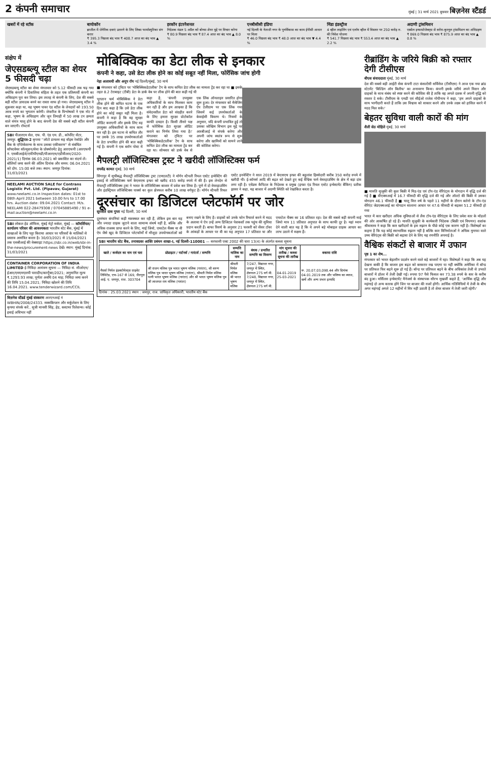2 कंपनी समाचार
मुंबई | 31 मार्च 2021 बुधवार बिज़नेस स्टैंडर्ड
खबरों में रहे स्टॉक बायोकॉन
ब्राजील में जेनेरिक दवाएं उतारने के लिए लिब्स फार्मास्युटिका संग करार
₹ 395.3 पिछला बंद भाव ₹ 408.7 आज का बंद भाव ▲ 3.4 %
इरकॉन इंटरनैशनल
निदेशक मंडल 5 अप्रैल को बोनस शेयर मुद्दे पर विचार करेगा
₹ 80.9 पिछला बंद भाव ₹ 87.4 आज का बंद भाव ▲ 8.0 %
एनबीसीसी इंडिया
नई दिल्ली के नेताजी नगर के पुनर्विकास का काम ईपीसी आधार पर मिला
₹ 46.0 पिछला बंद भाव ₹ 48.0 आज का बंद भाव ▼ 4.4 %
मिंडा इंडस्ट्रीज
4 व्हील लाइलिंग एवं एलॉय व्हील में विस्तार पर 250 करोड़ रु. की निवेश योजना
₹ 541.7 पिछला बंद भाव ₹ 553.4 आज का बंद भाव ▲ 2.2 %
अदाणी ट्रांसमिशन
एस्सेल इन्फ्राप्रोजेक्ट्स से वरोरा-कुरनूल ट्रांसमिशन का अधिग्रहण
₹ 869.0 पिछला बंद भाव ₹ 875.9 आज का बंद भाव ▲ 0.8 %
संक्षेप में
जेएसडब्ल्यू स्टील का शेयर 5 फीसदी चढ़ा
जेएसडब्ल्यू स्टील का शेयर मंगलवार को 5.12 फीसदी तक चढ़ गया क्योंकि कंपनी ने दिवालिया संहिता के तहत एक प्रतिस्पर्धी कंपनी का अधिग्रहण पूरा कर लिया। इस तरतह से कंपनी के लिए, देश की सबसे बड़ी स्टील उत्पादक बनने का रास्ता साफ हो गया। जेएसडब्ल्यू स्टील ने शुक्रवार कहा था, वह भूषण पावर एंड स्टील के लेनदारों को 193.50 अरब रुपये का भुगतान करेगी। जेफरीज के विश्लेषकों ने एक नोट में कहा, भूषण के अधिग्रहण और जून तिमाही में 50 लाख टन क्षमता वाले संयंत्र चालू होने के बाद कंपनी देश की सबसे बड़ी स्टील कंपनी बन जाएगी। रॉयटर्स
SBI पीआरएम सेल, एफ. पी. एंड एम. डी., कॉर्पोरेट सेंटर, जयपुर. शुद्धिपत्र-2 कृपया ''ऑटो डायलर सह वॉइस रेकॉर्डर और बैंक के एप्लिकेशन्स के साथ उसका एकीकरण'' से संबंधित सॉफ्टवेयर सॉल्यूशन/सेवा के प्रोक्योरमेंट हेतु आरएफपी (आरएफपी नं. एसबीआईजे/एफीपीएमडी/पीआरएम/एडीवीआर/2020-2021/1) दिनांक 06.03.2021 को प्रकाशित का संदर्भ लें। बोलियाँ जमा करने की अंतिम दिनांक और समय: 06.04.2021 को दोप. 15:00 बजे तक। स्थान: जयपुर दिनांक: 31/03/2021
NEELAMI AUCTION SALE for Contrans Logistic Pvt. Ltd. (Pipavav, Gujarat) www.neelami.co.in Inspection dates: 01st to 08th April 2021 between 10.00 hrs to 17.00 hrs. Auction date: 09.04.2021 Contact: M/s. NEELAMI 022-28479308 / 07045885490 / 91 e-mail:auction@neelami.co.in
SBI लोकल हेड ऑफिस, मुंबई मेट्रो सर्कल, मुंबई — कॉमर्शियल/कार्यालय परिसर की आवश्यकता भारतीय स्टेट बैंक, मुंबई में शाखाओं के लिए पट्टा किराया आधार पर परिसरों के मालिकों से प्रस्ताव आमंत्रित करता है। 30/03/2021 से 15/04/2021 तक एसबीआई की वेबसाइट https://sbi.co.in/web/sbi-in-the-news/procurement-news देखें। स्थान: मुंबई दिनांक: 31/03/2021
CONTAINER CORPORATION OF INDIA LIMITED ई-निविदा आमंत्रण सूचना — निविदा सं. सीओएन/ईआर/एमएमएलपी पारादीप/कान्ट्रैक्ट/2021; अनुमानित मूल्य ₹.1293.93 लाख; पूर्णता अवधि 04 माह; निविदा जमा करने की तिथि 15.04.2021; निविदा खोलने की तिथि 16.04.2021. www.tenderwizard.com/CCIL
बिज़नेस स्टैंडर्ड मुंबई संस्करण आरएनआई नं WBHIN/2008/24333. सब्सक्रिप्शन और सर्कुलेशन के लिए कृपया संपर्क करें.. सुश्री मानसी सिंह, हेड, कस्टमर रिलेशन्स। कोई हवाई अधिभार नहीं
मोबिक्विक का डेटा लीक से इनकार
कंपनी ने कहा, उसे डेटा लीक होने का कोई सबूत नहीं मिला, फोरेंसिक जांच होगी
नेहा अलावधी और अनूप रॉय नई दिल्ली/मुंबई, 30 मार्च
■ मंगलवार को ट्विटर पर 'मोबिक्विकडेटालीक' टैग के साथ कथित डेटा लीक का मामला ट्रेंड कर रहा था ■ इसके तहत 8.2 टेराबाइट (टीबी) डेटा के डार्क वेब पर लीक होने की बात कही गई थी
भुगतान फर्म मोबिक्विक ने डेटा लीक होने की कथित घटना के एक दिन बाद कहा है कि उसे डेटा लीक होने का कोई सबूत नहीं मिला है। कंपनी ने कहा है कि वह सुरक्षा ऑडिट कराएगी और इसके लिए वह उपयुक्त अधिकारियों के साथ काम कर रही है। इस घटना से कथित तौर पर उसके 35 लाख उपयोगकर्ताओं के डेटा प्रभावित होने की बात कही गई है। कंपनी ने एक ब्लॉग पोस्ट में कहा है, 'कंपनी उपयुक्त अधिकारियों के साथ मिलकर काम कर रही है और हम आश्वस्त हैं कि संवेदनशील डेटा को संग्रहीत करने के लिए हमारा सुरक्षा प्रोटोकॉल काफी दमदार है। किसी तीसरे पक्ष से फोरेंसिक डेटा सुरक्षा ऑडिट कराने का निर्णय लिया गया है।' मंगलवार को ट्विटर पर 'मोबिक्विकडेटालीक' टैग के साथ कथित डेटा लीक का मामला ट्रेंड कर रहा था। सोमवार को डार्क वेब से एक लिंक ऑनलाइन प्रसारित होना शुरू हुआ। देर मंगलवार को मैसेजिंग ऐप टेलीग्राम पर एक लिंक गया जिसमें कई उपयोकर्ताओं के केवाईसी विवरण थे। नियमों के अनुसार, यदि कंपनी प्रभावित हुई तो उसका जोखिम विभाग इस मुद्दे पर आरबीआई से संपर्क करेगा और अपनी जांच स्वतंत्र रूप से शुरू करेगा और खामियों को सामने लाने की कोशिश करेगा।
मैपलट्री लॉजिस्टिक्स ट्रस्ट ने खरीदी लॉजिस्टिक्स फर्म
राघवेंद्र कामत मुंबई, 30 मार्च
सिंगापुर में सूचीबद्ध मैपलट्री लॉजिस्टिक्स ट्रस्ट (एमएलटी) ने मॉर्गन स्टैनली रियल एस्टेट इन्वेस्टिंग की इकाई से लॉजिस्टिक्स फर्म केएसएच इन्फ्रा को खरीद 455 करोड़ रुपये में की है। इस लेनदेन से मैपलट्री लॉजिस्टिक्स ट्रस्ट ने भारत के लॉजिस्टिक्स बाजार में प्रवेश कर लिया है। पुणे में दो वेयरहाउसिंग और इंडस्ट्रियल लॉजिस्टिक्स पार्क्स का कुल क्षेत्रफल करीब 10 लाख वर्गफुट है। मॉर्गन स्टैनली रियल एस्टेट इनवेस्टिंग ने साल 2019 में केएसएच इन्फ्रा की बहुलांश हिस्सेदारी करीब 350 करोड़ रुपये में खरीदी थी। ई-कॉमर्स आदि की बढ़त को देखते हुए कई वैश्विक फर्म वेयरहाउसिंग के क्षेत्र में बड़ा दांव लगा रही है। एवेंडस कैपिटल के निदेशक व प्रमुख (इन्फ्रा एंड रियल एस्टेट इन्वेस्टमेंट बैंकिंग) प्रतीक झावर ने कहा, यह बाजार में अग्रणी स्थिति को रेखांकित करता है।
दूरसंचार का डिजिटल प्लेटफॉर्म पर जोर
सुरजीत दास गुप्ता नई दिल्ली, 30 मार्च
दूरसंचार कंपनियां कड़ी मशक्कत कर रही हैं, लेकिन इस बार यह और ज्यादा ग्राहक जुटाने वाला सामान्य संघर्ष नहीं है, बल्कि और अधिक राजस्व प्राप्त करने के लिए, माई जियो, एयरटेल थैंक्स या वी ऐप जैसे खुद के डिजिटल प्लेटफॉर्मों में मौजूदा उपयोगकर्ताओं को बनाए रखने के लिए है। ग्राहकों को उनके फोन रिचार्ज करने में मदद के अलावा ये ऐप उन्हें अन्य डिजिटल पेशकशों तक पहुंच की सुविधा प्रदान करती हैं। बाफा रिसर्च के अनुसार 21 फरवरी को सेंसर टॉवर के आंकड़ों के आधार पर वी का यह अनुपात 17 प्रतिशत था और एयरटेल थैंक्स का 16 प्रतिशत रहा। देश की सबसे बड़ी कंपनी माई जियो मात्र 11 प्रतिशत अनुपात के साथ काफी दूर है। यहां ध्यान देने वाली बात यह है कि वे अपने बड़े मोबाइल ग्राहक आधार का लाभ उठाने में सक्षम हैं।
SBI भारतीय स्टेट बैंक, तनावग्रस्त आस्ति प्रबंधन शाखा-I, नई दिल्ली-110001 — सरफासी एक्ट 2002 की धारा 13(4) के अंतर्गत कब्जा सूचना
| खाते / कर्जदार का नाम एवं पता | प्रोप्राइटर / पार्टनर्स / गारंटर्स / सम्पत्ति | सम्पत्ति मालिक का नाम | बंधक / प्रभारित सम्पत्ति का विवरण | मांग सूचना की तारीख / कब्जा सूचना की तारीख | बकाया राशि |
| --- | --- | --- | --- | --- | --- |
| मैसर्स निर्मल इंडक्टोमेल्ट्स प्राइवेट लिमिटेड, एफ-167 से 169, जैतपुरा आई. ए. जयपुर, राज. 303704 | श्री राजन मलिक पुत्र भारत भूषण मलिक (गारंटर), श्री वरुण मलिक पुत्र भारत भूषण मलिक (गारंटर), श्रीमती निर्मल मलिक पत्नी भारत भूषण मलिक (गारंटर) और श्री भारत भूषण मलिक पुत्र श्री लाजपत राय मलिक (गारंटर) | श्रीमती निर्मल मलिक श्री भारत भूषण मलिक | 7/247, विद्याधर नगर, जयपुर में स्थित, क्षेत्रफल 275 वर्ग मी. 7/248, विद्याधर नगर, जयपुर में स्थित, क्षेत्रफल 275 वर्ग मी. | 04-01-2019 25-03-2021 | रू. 20,07,03,098.44 और दिनांक 04.01.2019 तक और भविष्य का ब्याज, खर्चे और अन्य प्रभार इत्यादि |
दिनांक : 25.03.2021 स्थान : जयपुर, राज. प्राधिकृत अधिकारी, भारतीय स्टेट बैंक
रीब्रांडिंग के जरिये बिक्री को रफ्तार देगी टीसीएस
बीएस संवाददाता मुंबई, 30 मार्च
देश की सबसे बड़ी आईटी सेवा कंपनी टाटा कंसल्टेंसी सर्विसेज (टीसीएस) ने आज एक नया ब्रांड स्टेटमेंट 'बिल्डिंग ऑन बिलीफ' का अनावरण किया। कंपनी इसके जरिये अपने मिशन और ग्राहकों के साथ संबंध को स्पष्ट करने की कोशिश की है ताकि वह अगले दशक में अपनी वृद्धि को रफ्तार दे सके। टीसीएस के एमडी एवं सीईओ राजेश गोपीनाथ ने कहा, 'हम अपने ग्राहकों के साथ भागीदारी करते हैं ताकि उस विश्वास को साकार करने और उनके लक्ष्य को हासिल करने में मदद मिल सके।'
बेहतर सुविधा वाली कारों की मांग
शैली सेठ मोहिले मुंबई, 30 मार्च
■ मारुति सुजूकी की कुल बिक्री में मिड-एंड एवं टॉप-एंड वेरिएंट्स के योगदान में वृद्धि दर्ज की गई है ■ वीएक्सआई में 16.7 फीसदी की वृद्धि दर्ज की गई और ऑल्टो की बिक्री में उसका योगदान 46.1 फीसदी है ■ चालू वित्त वर्ष के पहले 11 महीनों के दौरान बलेनो के टॉप-एंड वेरिएंट जेडएक्सआई का योगदान सालाना आधार पर 47.6 फीसदी से बढ़कर 51.2 फीसदी हो गया
भारत में कार खरीदार अधिक सुविधाओं से लैस टॉप-एंड वेरिएंट्स के लिए प्रवेश स्तर के मॉडलों की ओर आकर्षित हो रहे हैं। मारुति सुजूकी के कार्यकारी निदेशक (बिक्री एवं विपणन) शशांक श्रीवास्तव ने कहा कि कार खरीदारों के इस रुझान के पीछे कोई एक कारण नहीं है। विशेषज्ञों का कहना है कि यह कोई स्वाभाविक रुझान नहीं है बल्कि कार विनिर्माताओं ने अधिक मुनाफा वाले उच्च वेरिएंट्स की बिक्री को बढ़ावा देने के लिए यह रणनीति अपनाई है।
वैश्विक संकटों से बाजार में उफान
पृष्ठ 1 का शेष...
मंगलवार को भारत बेहतरीन प्रदर्शन करने वाले बड़े बाजारों में रहा। विशेषज्ञों ने कहा कि अब यह देखना बाकी है कि बाजार इस बढ़त को बरकरार रख पाएगा या नहीं क्योंकि अमेरिका में बॉन्ड पर प्रतिफल फिर बढ़ने शुरू हो गई हैं। बॉन्ड पर प्रतिफल बढ़ने के बीच अधिकांश तेजी से उभरते बाजारों में डॉलर में तेजी देखी गई। रुपया 97 पैसे फिसल कर 73.38 रुपये के स्तर के करीब बंद हुआ। मर्सिलस इन्वेस्टमेंट मैनेजर्स के संस्थापक सौरभ मुखर्जी कहते हैं, 'आर्थिक वृद्धि और महंगाई दो अन्य कारक होंगे जिन पर बाजार की नजरें होंगी। आर्थिक गतिविधियों में तेजी के बीच अगर महंगाई अगले 12 महीनों में सिर नहीं उठाती है तो शेयर बाजार में तेजी जारी रहेगी।'